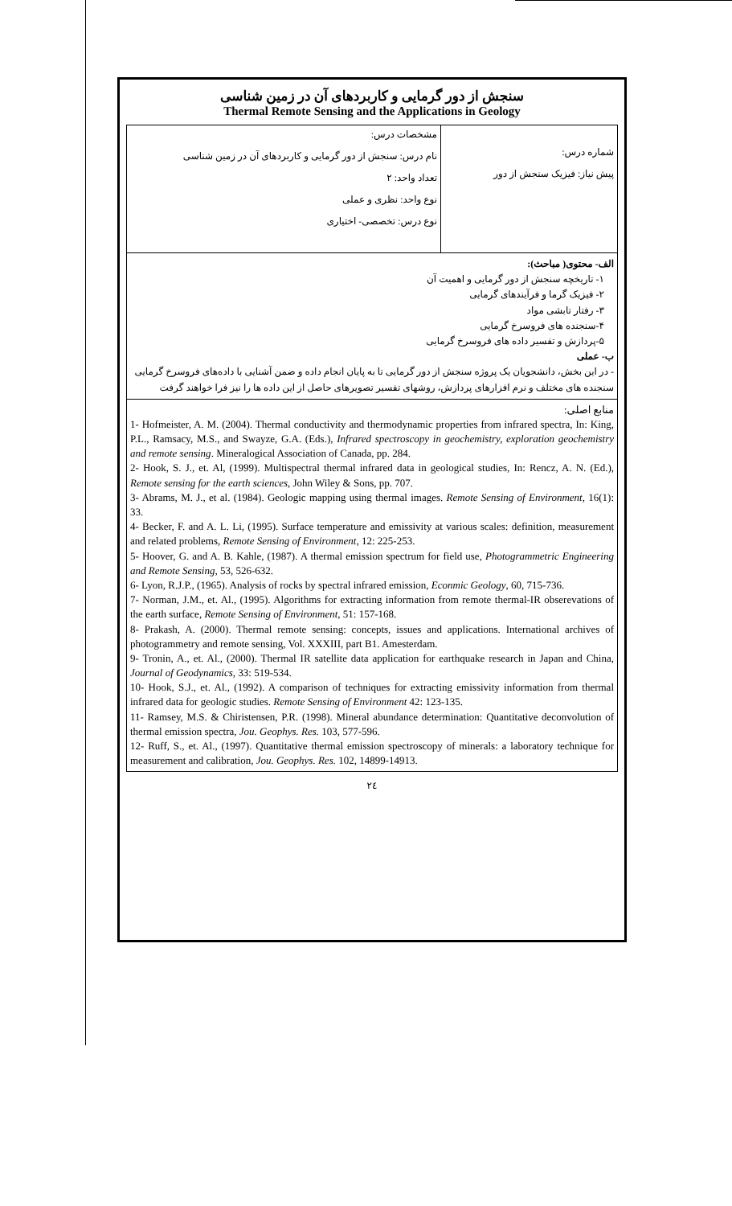سنجش از دور گرمایی و کاربردهای آن در زمین شناسی
Thermal Remote Sensing and the Applications in Geology
| مشخصات درس: نام درس: سنجش از دور گرمایی و کاربردهای آن در زمین شناسی تعداد واحد: ۲ نوع واحد: نظری و عملی نوع درس: تخصصی- اختیاری | شماره درس: پیش نیاز: فیزیک سنجش از دور |
| الف- محتوی( مباحث): ۱- تاریخچه سنجش از دور گرمایی و اهمیت آن ۲- فیزیک گرما و فرآیندهای گرمایی ۳- رفتار تابشی مواد ۴-سنجنده های فروسرخ گرمایی ۵-پردازش و تفسیر داده های فروسرخ گرمایی ب- عملی - در این بخش، دانشجویان یک پروژه سنجش از دور گرمایی تا به پایان انجام داده و ضمن آشنایی با داده‌های فروسرخ گرمایی سنجنده های مختلف و نرم افزارهای پردازش، روشهای تفسیر تصویرهای حاصل از این داده ها را نیز فرا خواهند گرفت | |
| منابع اصلی: 1- Hofmeister, A. M. (2004). Thermal conductivity and thermodynamic properties from infrared spectra, In: King, P.L., Ramsacy, M.S., and Swayze, G.A. (Eds.), Infrared spectroscopy in geochemistry, exploration geochemistry and remote sensing . Mineralogical Association of Canada, pp. 284. 2- Hook, S. J., et. Al, (1999). Multispectral thermal infrared data in geological studies, In: Rencz, A. N. (Ed.), Remote sensing for the earth sciences , John Wiley & Sons, pp. 707. 3- Abrams, M. J., et al. (1984). Geologic mapping using thermal images. Remote Sensing of Environment , 16(1): 33. 4- Becker, F. and A. L. Li, (1995). Surface temperature and emissivity at various scales: definition, measurement and related problems, Remote Sensing of Environment , 12: 225-253. 5- Hoover, G. and A. B. Kahle, (1987). A thermal emission spectrum for field use, Photogrammetric Engineering and Remote Sensing , 53, 526-632. 6- Lyon, R.J.P., (1965). Analysis of rocks by spectral infrared emission, Econmic Geology , 60, 715-736. 7- Norman, J.M., et. Al., (1995). Algorithms for extracting information from remote thermal-IR obserevations of the earth surface, Remote Sensing of Environment , 51: 157-168. 8- Prakash, A. (2000). Thermal remote sensing: concepts, issues and applications. International archives of photogrammetry and remote sensing, Vol. XXXIII, part B1. Amesterdam. 9- Tronin, A., et. Al., (2000). Thermal IR satellite data application for earthquake research in Japan and China, Journal of Geodynamics , 33: 519-534. 10- Hook, S.J., et. Al., (1992). A comparison of techniques for extracting emissivity information from thermal infrared data for geologic studies. Remote Sensing of Environment 42: 123-135. 11- Ramsey, M.S. & Chiristensen, P.R. (1998). Mineral abundance determination: Quantitative deconvolution of thermal emission spectra, Jou. Geophys. Res. 103, 577-596. 12- Ruff, S., et. Al., (1997). Quantitative thermal emission spectroscopy of minerals: a laboratory technique for measurement and calibration, Jou. Geophys. Res. 102, 14899-14913. | |
۲٤